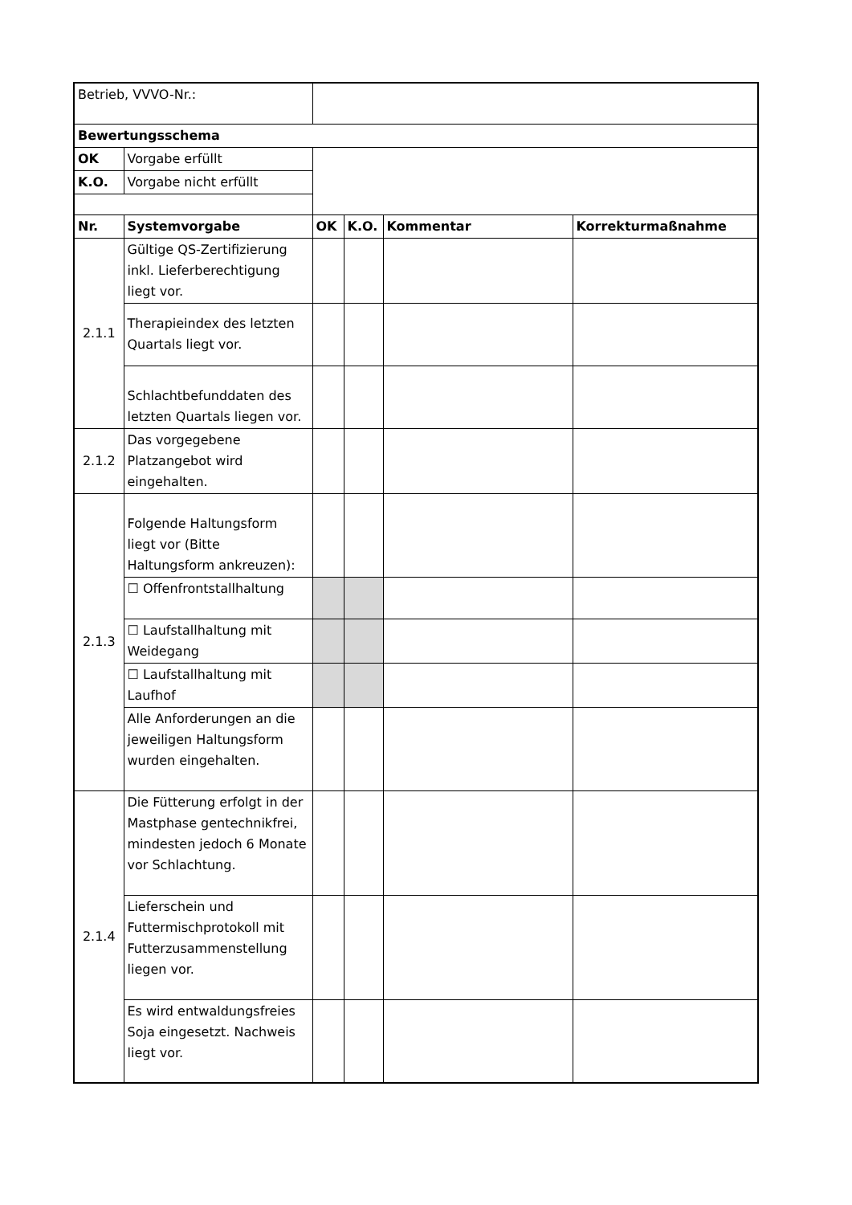| Betrieb, VVVO-Nr.: | | | | | |
| Bewertungsschema | | | | | |
| OK | Vorgabe erfüllt | | | | |
| K.O. | Vorgabe nicht erfüllt | | | | |
| Nr. | Systemvorgabe | OK | K.O. | Kommentar | Korrekturmaßnahme |
| 2.1.1 | Gültige QS-Zertifizierung inkl. Lieferberechtigung liegt vor. | | | | |
| | Therapieindex des letzten Quartals liegt vor. | | | | |
| | Schlachtbefunddaten des letzten Quartals liegen vor. | | | | |
| 2.1.2 | Das vorgegebene Platzangebot wird eingehalten. | | | | |
| 2.1.3 | Folgende Haltungsform liegt vor (Bitte Haltungsform ankreuzen): | | | | |
| | ☐ Offenfrontstallhaltung | | | | |
| | ☐ Laufstallhaltung mit Weidegang | | | | |
| | ☐ Laufstallhaltung mit Laufhof | | | | |
| | Alle Anforderungen an die jeweiligen Haltungsform wurden eingehalten. | | | | |
| 2.1.4 | Die Fütterung erfolgt in der Mastphase gentechnikfrei, mindesten jedoch 6 Monate vor Schlachtung. | | | | |
| | Lieferschein und Futtermischprotokoll mit Futterzusammenstellung liegen vor. | | | | |
| | Es wird entwaldungsfreies Soja eingesetzt. Nachweis liegt vor. | | | | |